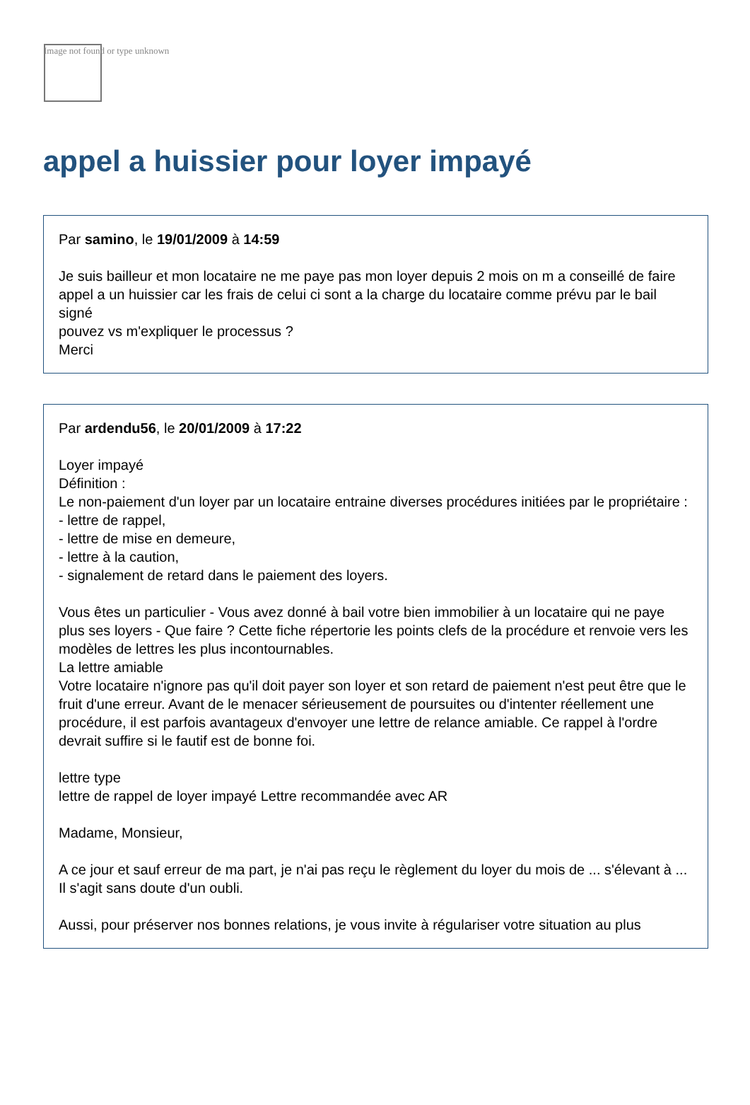Image not found or type unknown
appel a huissier pour loyer impayé
Par samino, le 19/01/2009 à 14:59
Je suis bailleur et mon locataire ne me paye pas mon loyer depuis 2 mois on m a conseillé de faire appel a un huissier car les frais de celui ci sont a la charge du locataire comme prévu par le bail signé
pouvez vs m'expliquer le processus ?
Merci
Par ardendu56, le 20/01/2009 à 17:22
Loyer impayé
Définition :
Le non-paiement d'un loyer par un locataire entraine diverses procédures initiées par le propriétaire :
- lettre de rappel,
- lettre de mise en demeure,
- lettre à la caution,
- signalement de retard dans le paiement des loyers.
Vous êtes un particulier - Vous avez donné à bail votre bien immobilier à un locataire qui ne paye plus ses loyers - Que faire ? Cette fiche répertorie les points clefs de la procédure et renvoie vers les modèles de lettres les plus incontournables.
La lettre amiable
Votre locataire n'ignore pas qu'il doit payer son loyer et son retard de paiement n'est peut être que le fruit d'une erreur. Avant de le menacer sérieusement de poursuites ou d'intenter réellement une procédure, il est parfois avantageux d'envoyer une lettre de relance amiable. Ce rappel à l'ordre devrait suffire si le fautif est de bonne foi.
lettre type
lettre de rappel de loyer impayé Lettre recommandée avec AR
Madame, Monsieur,
A ce jour et sauf erreur de ma part, je n'ai pas reçu le règlement du loyer du mois de ... s'élevant à ... Il s'agit sans doute d'un oubli.
Aussi, pour préserver nos bonnes relations, je vous invite à régulariser votre situation au plus